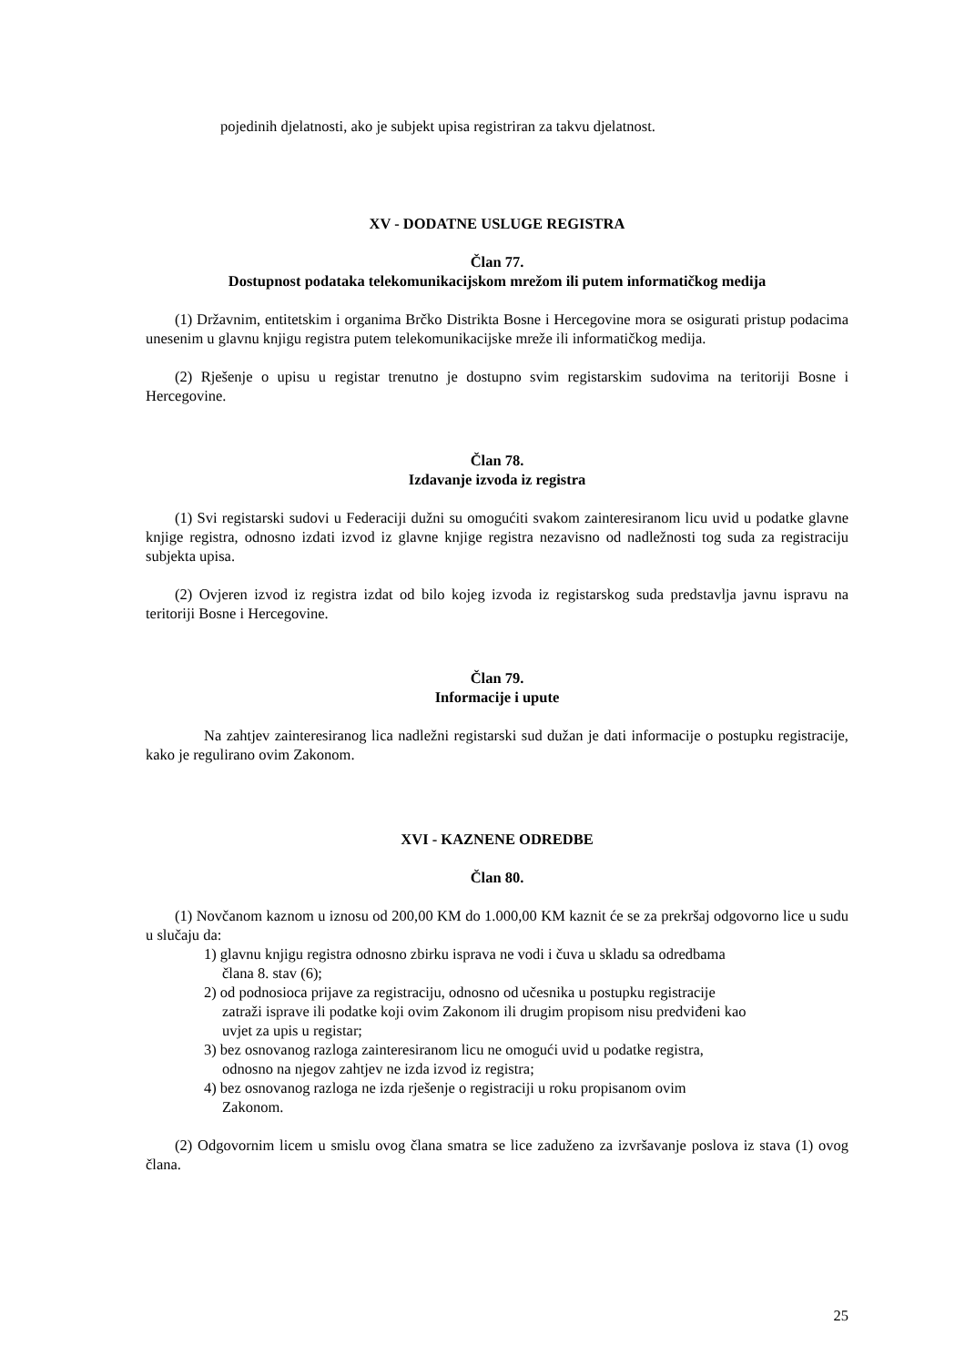pojedinih djelatnosti, ako je subjekt upisa registriran za takvu djelatnost.
XV - DODATNE USLUGE REGISTRA
Član 77.
Dostupnost podataka telekomunikacijskom mrežom ili putem informatičkog medija
(1) Državnim, entitetskim i organima Brčko Distrikta Bosne i Hercegovine mora se osigurati pristup podacima unesenim u glavnu knjigu registra putem telekomunikacijske mreže ili informatičkog medija.
(2) Rješenje o upisu u registar trenutno je dostupno svim registarskim sudovima na teritoriji Bosne i Hercegovine.
Član 78.
Izdavanje izvoda iz registra
(1) Svi registarski sudovi u Federaciji dužni su omogućiti svakom zainteresiranom licu uvid u podatke glavne knjige registra, odnosno izdati izvod iz glavne knjige registra nezavisno od nadležnosti tog suda za registraciju subjekta upisa.
(2) Ovjeren izvod iz registra izdat od bilo kojeg izvoda iz registarskog suda predstavlja javnu ispravu na teritoriji Bosne i Hercegovine.
Član 79.
Informacije i upute
Na zahtjev zainteresiranog lica nadležni registarski sud dužan je dati informacije o postupku registracije, kako je regulirano ovim Zakonom.
XVI - KAZNENE ODREDBE
Član 80.
(1) Novčanom kaznom u iznosu od 200,00 KM do 1.000,00 KM kaznit će se za prekršaj odgovorno lice u sudu u slučaju da:
1) glavnu knjigu registra odnosno zbirku isprava ne vodi i čuva u skladu sa odredbama člana 8. stav (6);
2) od podnosioca prijave za registraciju, odnosno od učesnika u postupku registracije zatraži isprave ili podatke koji ovim Zakonom ili drugim propisom nisu predviđeni kao uvjet za upis u registar;
3) bez osnovanog razloga zainteresiranom licu ne omogući uvid u podatke registra, odnosno na njegov zahtjev ne izda izvod iz registra;
4) bez osnovanog razloga ne izda rješenje o registraciji u roku propisanom ovim Zakonom.
(2) Odgovornim licem u smislu ovog člana smatra se lice zaduženo za izvršavanje poslova iz stava (1) ovog člana.
25